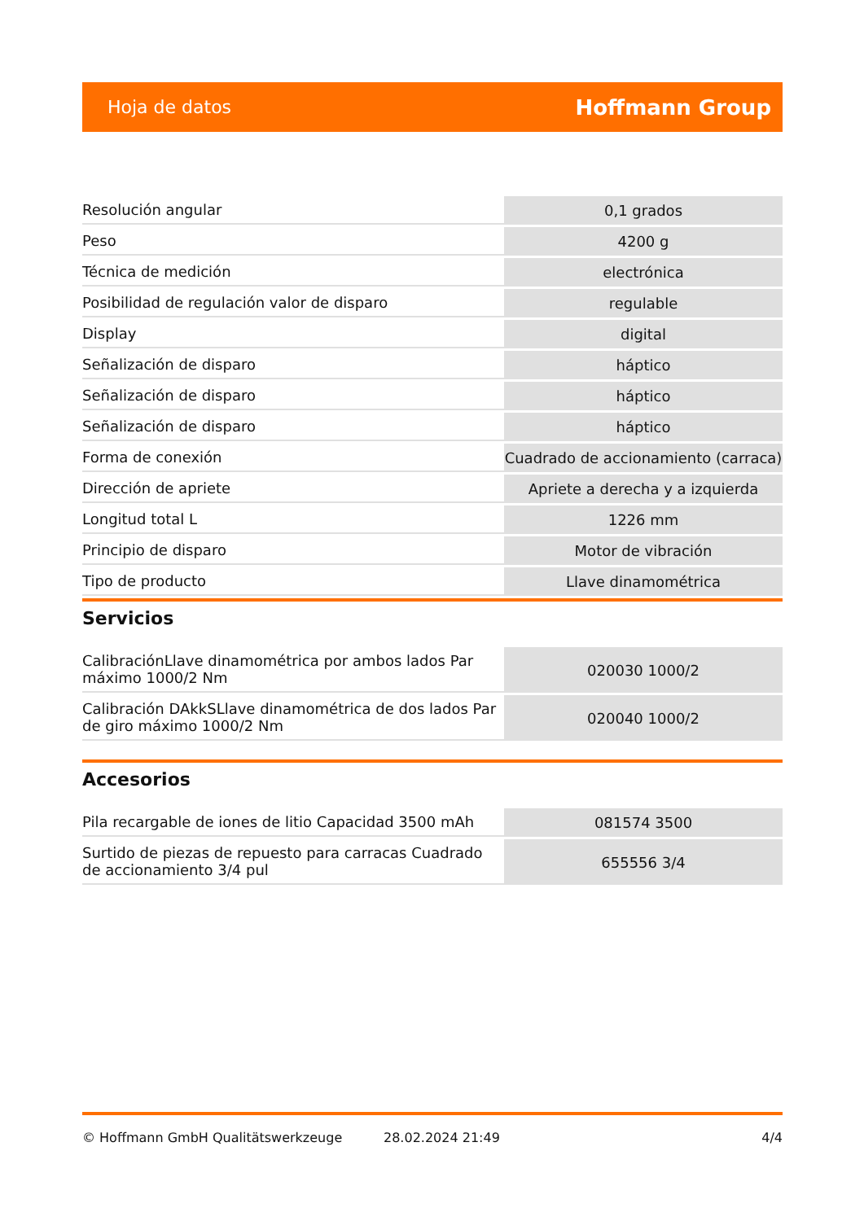Hoja de datos Hoffmann Group
| Resolución angular | 0,1 grados |
| Peso | 4200 g |
| Técnica de medición | electrónica |
| Posibilidad de regulación valor de disparo | regulable |
| Display | digital |
| Señalización de disparo | háptico |
| Señalización de disparo | háptico |
| Señalización de disparo | háptico |
| Forma de conexión | Cuadrado de accionamiento (carraca) |
| Dirección de apriete | Apriete a derecha y a izquierda |
| Longitud total L | 1226 mm |
| Principio de disparo | Motor de vibración |
| Tipo de producto | Llave dinamométrica |
Servicios
| CalibraciónLlave dinamométrica por ambos lados Par máximo 1000/2 Nm | 020030 1000/2 |
| Calibración DAkkSLlave dinamométrica de dos lados Par de giro máximo 1000/2 Nm | 020040 1000/2 |
Accesorios
| Pila recargable de iones de litio Capacidad 3500 mAh | 081574 3500 |
| Surtido de piezas de repuesto para carracas Cuadrado de accionamiento 3/4 pul | 655556 3/4 |
© Hoffmann GmbH Qualitätswerkzeuge 28.02.2024 21:49 4/4